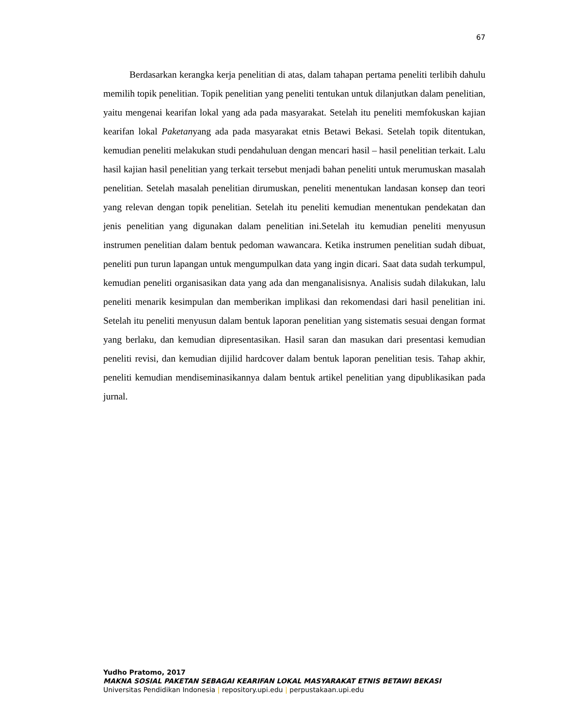67
Berdasarkan kerangka kerja penelitian di atas, dalam tahapan pertama peneliti terlibih dahulu memilih topik penelitian. Topik penelitian yang peneliti tentukan untuk dilanjutkan dalam penelitian, yaitu mengenai kearifan lokal yang ada pada masyarakat. Setelah itu peneliti memfokuskan kajian kearifan lokal Paketanyang ada pada masyarakat etnis Betawi Bekasi. Setelah topik ditentukan, kemudian peneliti melakukan studi pendahuluan dengan mencari hasil – hasil penelitian terkait. Lalu hasil kajian hasil penelitian yang terkait tersebut menjadi bahan peneliti untuk merumuskan masalah penelitian. Setelah masalah penelitian dirumuskan, peneliti menentukan landasan konsep dan teori yang relevan dengan topik penelitian. Setelah itu peneliti kemudian menentukan pendekatan dan jenis penelitian yang digunakan dalam penelitian ini.Setelah itu kemudian peneliti menyusun instrumen penelitian dalam bentuk pedoman wawancara. Ketika instrumen penelitian sudah dibuat, peneliti pun turun lapangan untuk mengumpulkan data yang ingin dicari. Saat data sudah terkumpul, kemudian peneliti organisasikan data yang ada dan menganalisisnya. Analisis sudah dilakukan, lalu peneliti menarik kesimpulan dan memberikan implikasi dan rekomendasi dari hasil penelitian ini. Setelah itu peneliti menyusun dalam bentuk laporan penelitian yang sistematis sesuai dengan format yang berlaku, dan kemudian dipresentasikan. Hasil saran dan masukan dari presentasi kemudian peneliti revisi, dan kemudian dijilid hardcover dalam bentuk laporan penelitian tesis. Tahap akhir, peneliti kemudian mendiseminasikannya dalam bentuk artikel penelitian yang dipublikasikan pada jurnal.
Yudho Pratomo, 2017
MAKNA SOSIAL PAKETAN SEBAGAI KEARIFAN LOKAL MASYARAKAT ETNIS BETAWI BEKASI
Universitas Pendidikan Indonesia | repository.upi.edu | perpustakaan.upi.edu